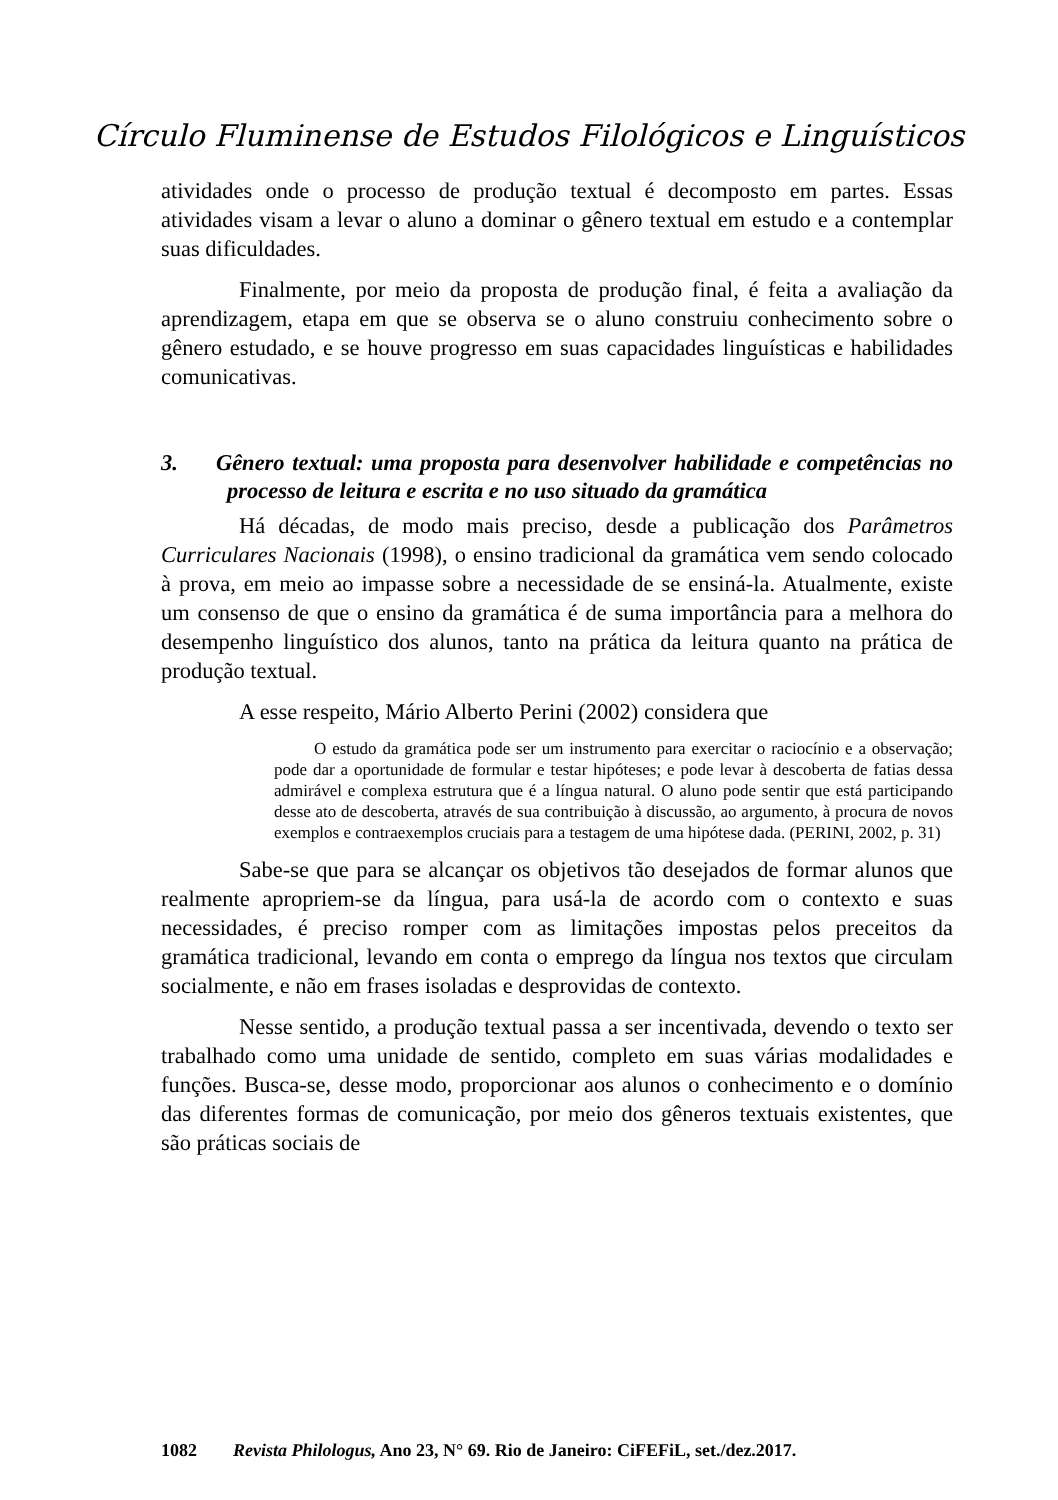Círculo Fluminense de Estudos Filológicos e Linguísticos
atividades onde o processo de produção textual é decomposto em partes. Essas atividades visam a levar o aluno a dominar o gênero textual em estudo e a contemplar suas dificuldades.
Finalmente, por meio da proposta de produção final, é feita a avaliação da aprendizagem, etapa em que se observa se o aluno construiu conhecimento sobre o gênero estudado, e se houve progresso em suas capacidades linguísticas e habilidades comunicativas.
3. Gênero textual: uma proposta para desenvolver habilidade e competências no processo de leitura e escrita e no uso situado da gramática
Há décadas, de modo mais preciso, desde a publicação dos Parâmetros Curriculares Nacionais (1998), o ensino tradicional da gramática vem sendo colocado à prova, em meio ao impasse sobre a necessidade de se ensiná-la. Atualmente, existe um consenso de que o ensino da gramática é de suma importância para a melhora do desempenho linguístico dos alunos, tanto na prática da leitura quanto na prática de produção textual.
A esse respeito, Mário Alberto Perini (2002) considera que
O estudo da gramática pode ser um instrumento para exercitar o raciocínio e a observação; pode dar a oportunidade de formular e testar hipóteses; e pode levar à descoberta de fatias dessa admirável e complexa estrutura que é a língua natural. O aluno pode sentir que está participando desse ato de descoberta, através de sua contribuição à discussão, ao argumento, à procura de novos exemplos e contraexemplos cruciais para a testagem de uma hipótese dada. (PERINI, 2002, p. 31)
Sabe-se que para se alcançar os objetivos tão desejados de formar alunos que realmente apropriem-se da língua, para usá-la de acordo com o contexto e suas necessidades, é preciso romper com as limitações impostas pelos preceitos da gramática tradicional, levando em conta o emprego da língua nos textos que circulam socialmente, e não em frases isoladas e desprovidas de contexto.
Nesse sentido, a produção textual passa a ser incentivada, devendo o texto ser trabalhado como uma unidade de sentido, completo em suas várias modalidades e funções. Busca-se, desse modo, proporcionar aos alunos o conhecimento e o domínio das diferentes formas de comunicação, por meio dos gêneros textuais existentes, que são práticas sociais de
1082 Revista Philologus, Ano 23, N° 69. Rio de Janeiro: CiFEFiL, set./dez.2017.